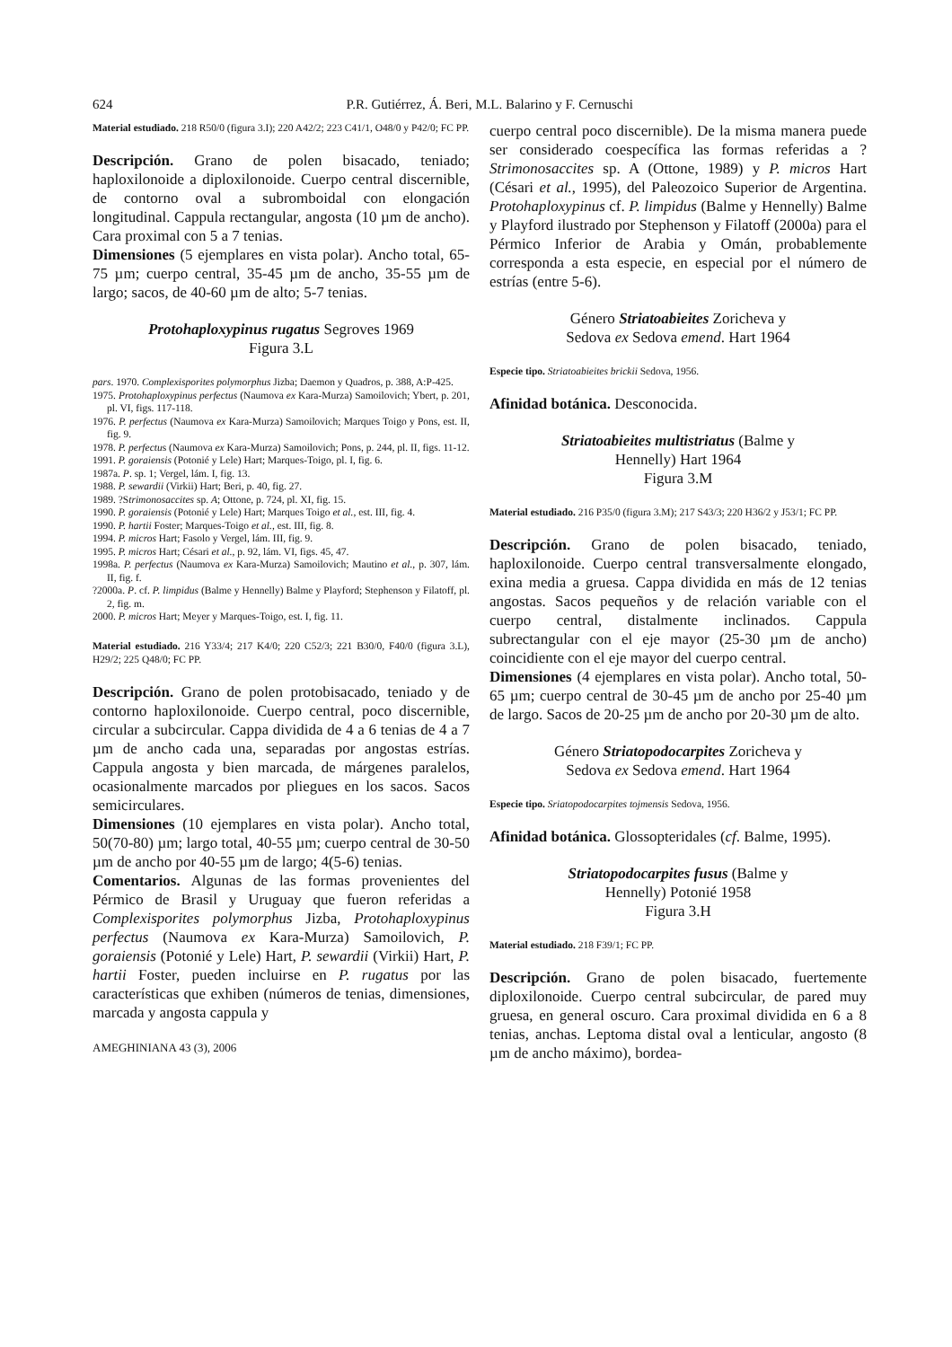624 P.R. Gutiérrez, Á. Beri, M.L. Balarino y F. Cernuschi
Material estudiado. 218 R50/0 (figura 3.I); 220 A42/2; 223 C41/1, O48/0 y P42/0; FC PP.
Descripción. Grano de polen bisacado, teniado; haploxilonoide a diploxilonoide. Cuerpo central discernible, de contorno oval a subromboidal con elongación longitudinal. Cappula rectangular, angosta (10 µm de ancho). Cara proximal con 5 a 7 tenias.
Dimensiones (5 ejemplares en vista polar). Ancho total, 65-75 µm; cuerpo central, 35-45 µm de ancho, 35-55 µm de largo; sacos, de 40-60 µm de alto; 5-7 tenias.
Protohaploxypinus rugatus Segroves 1969
Figura 3.L
pars. 1970. Complexisporites polymorphus Jizba; Daemon y Quadros, p. 388, A:P-425.
1975. Protohaploxypinus perfectus (Naumova ex Kara-Murza) Samoilovich; Ybert, p. 201, pl. VI, figs. 117-118.
1976. P. perfectus (Naumova ex Kara-Murza) Samoilovich; Marques Toigo y Pons, est. II, fig. 9.
1978. P. perfectus (Naumova ex Kara-Murza) Samoilovich; Pons, p. 244, pl. II, figs. 11-12.
1991. P. goraiensis (Potonié y Lele) Hart; Marques-Toigo, pl. I, fig. 6.
1987a. P. sp. 1; Vergel, lám. I, fig. 13.
1988. P. sewardii (Virkii) Hart; Beri, p. 40, fig. 27.
1989. ?Strimonosaccites sp. A; Ottone, p. 724, pl. XI, fig. 15.
1990. P. goraiensis (Potonié y Lele) Hart; Marques Toigo et al., est. III, fig. 4.
1990. P. hartii Foster; Marques-Toigo et al., est. III, fig. 8.
1994. P. micros Hart; Fasolo y Vergel, lám. III, fig. 9.
1995. P. micros Hart; Césari et al., p. 92, lám. VI, figs. 45, 47.
1998a. P. perfectus (Naumova ex Kara-Murza) Samoilovich; Mautino et al., p. 307, lám. II, fig. f.
?2000a. P. cf. P. limpidus (Balme y Hennelly) Balme y Playford; Stephenson y Filatoff, pl. 2, fig. m.
2000. P. micros Hart; Meyer y Marques-Toigo, est. I, fig. 11.
Material estudiado. 216 Y33/4; 217 K4/0; 220 C52/3; 221 B30/0, F40/0 (figura 3.L), H29/2; 225 Q48/0; FC PP.
Descripción. Grano de polen protobisacado, teniado y de contorno haploxilonoide. Cuerpo central, poco discernible, circular a subcircular. Cappa dividida de 4 a 6 tenias de 4 a 7 µm de ancho cada una, separadas por angostas estrías. Cappula angosta y bien marcada, de márgenes paralelos, ocasionalmente marcados por pliegues en los sacos. Sacos semicirculares.
Dimensiones (10 ejemplares en vista polar). Ancho total, 50(70-80) µm; largo total, 40-55 µm; cuerpo central de 30-50 µm de ancho por 40-55 µm de largo; 4(5-6) tenias.
Comentarios. Algunas de las formas provenientes del Pérmico de Brasil y Uruguay que fueron referidas a Complexisporites polymorphus Jizba, Protohaploxypinus perfectus (Naumova ex Kara-Murza) Samoilovich, P. goraiensis (Potonié y Lele) Hart, P. sewardii (Virkii) Hart, P. hartii Foster, pueden incluirse en P. rugatus por las características que exhiben (números de tenias, dimensiones, marcada y angosta cappula y
AMEGHINIANA 43 (3), 2006
cuerpo central poco discernible). De la misma manera puede ser considerado coespecífica las formas referidas a ?Strimonosaccites sp. A (Ottone, 1989) y P. micros Hart (Césari et al., 1995), del Paleozoico Superior de Argentina. Protohaploxypinus cf. P. limpidus (Balme y Hennelly) Balme y Playford ilustrado por Stephenson y Filatoff (2000a) para el Pérmico Inferior de Arabia y Omán, probablemente corresponda a esta especie, en especial por el número de estrías (entre 5-6).
Género Striatoabieites Zoricheva y
Sedova ex Sedova emend. Hart 1964
Especie tipo. Striatoabieites brickii Sedova, 1956.
Afinidad botánica. Desconocida.
Striatoabieites multistriatus (Balme y
Hennelly) Hart 1964
Figura 3.M
Material estudiado. 216 P35/0 (figura 3.M); 217 S43/3; 220 H36/2 y J53/1; FC PP.
Descripción. Grano de polen bisacado, teniado, haploxilonoide. Cuerpo central transversalmente elongado, exina media a gruesa. Cappa dividida en más de 12 tenias angostas. Sacos pequeños y de relación variable con el cuerpo central, distalmente inclinados. Cappula subrectangular con el eje mayor (25-30 µm de ancho) coincidiente con el eje mayor del cuerpo central.
Dimensiones (4 ejemplares en vista polar). Ancho total, 50-65 µm; cuerpo central de 30-45 µm de ancho por 25-40 µm de largo. Sacos de 20-25 µm de ancho por 20-30 µm de alto.
Género Striatopodocarpites Zoricheva y
Sedova ex Sedova emend. Hart 1964
Especie tipo. Sriatopodocarpites tojmensis Sedova, 1956.
Afinidad botánica. Glossopteridales (cf. Balme, 1995).
Striatopodocarpites fusus (Balme y
Hennelly) Potonié 1958
Figura 3.H
Material estudiado. 218 F39/1; FC PP.
Descripción. Grano de polen bisacado, fuertemente diploxilonoide. Cuerpo central subcircular, de pared muy gruesa, en general oscuro. Cara proximal dividida en 6 a 8 tenias, anchas. Leptoma distal oval a lenticular, angosto (8 µm de ancho máximo), bordea-